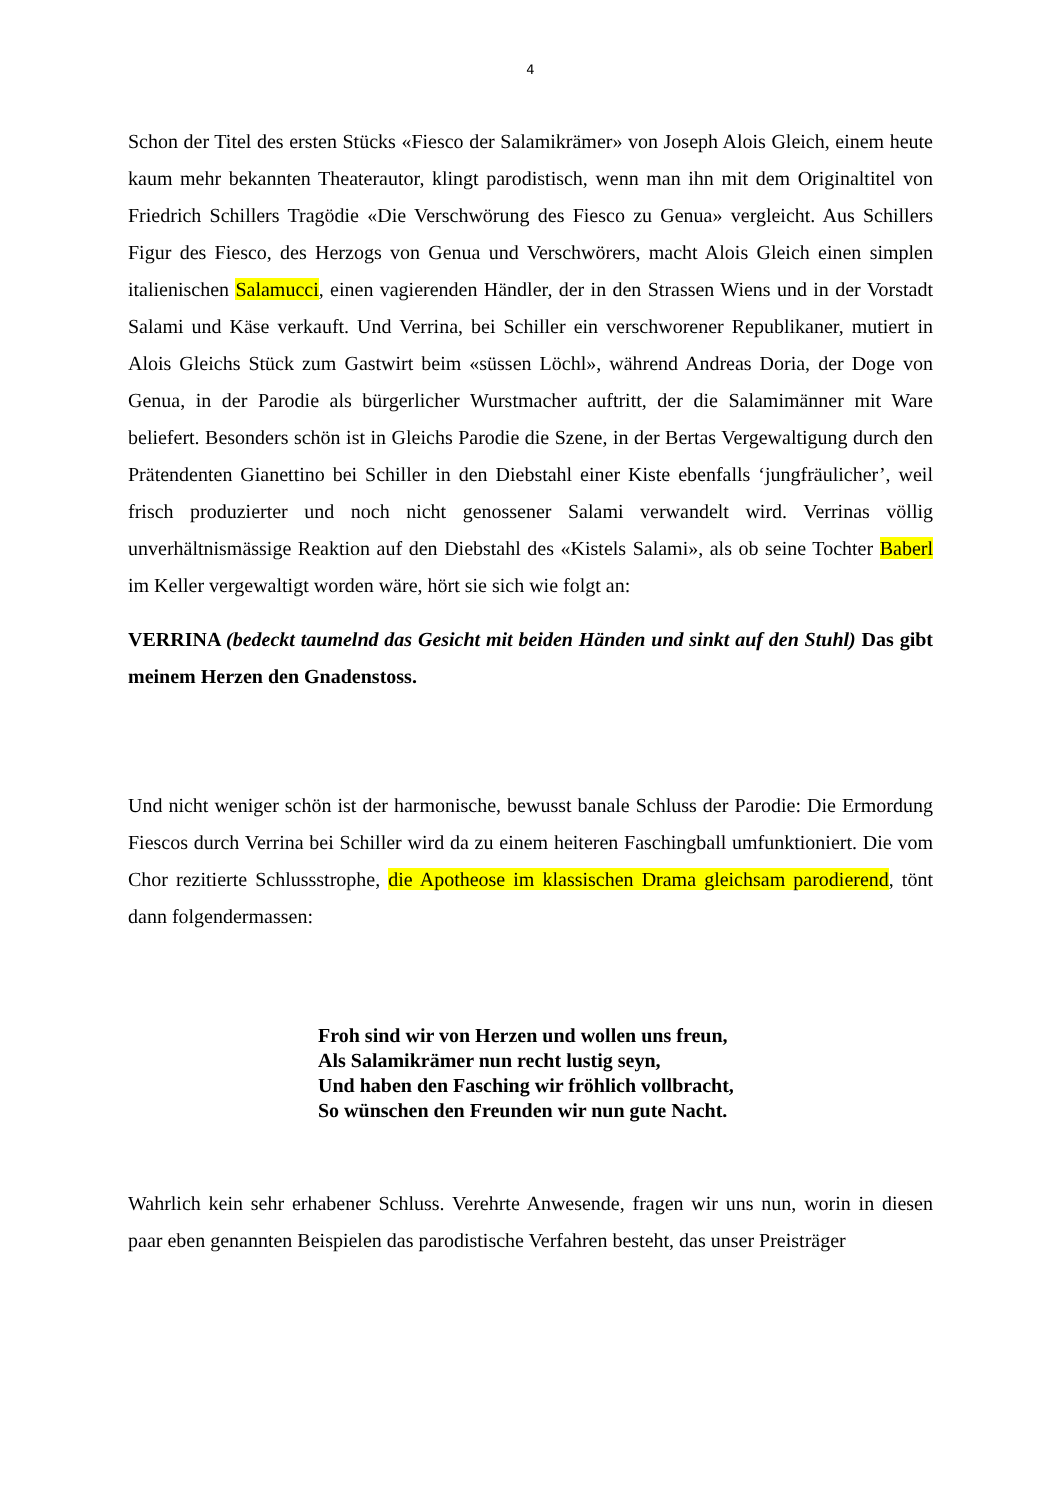4
Schon der Titel des ersten Stücks «Fiesco der Salamikrämer» von Joseph Alois Gleich, einem heute kaum mehr bekannten Theaterautor, klingt parodistisch, wenn man ihn mit dem Originaltitel von Friedrich Schillers Tragödie «Die Verschwörung des Fiesco zu Genua» vergleicht. Aus Schillers Figur des Fiesco, des Herzogs von Genua und Verschwörers, macht Alois Gleich einen simplen italienischen Salamucci, einen vagierenden Händler, der in den Strassen Wiens und in der Vorstadt Salami und Käse verkauft. Und Verrina, bei Schiller ein verschworener Republikaner, mutiert in Alois Gleichs Stück zum Gastwirt beim «süssen Löchl», während Andreas Doria, der Doge von Genua, in der Parodie als bürgerlicher Wurstmacher auftritt, der die Salamimänner mit Ware beliefert. Besonders schön ist in Gleichs Parodie die Szene, in der Bertas Vergewaltigung durch den Prätendenten Gianettino bei Schiller in den Diebstahl einer Kiste ebenfalls ‘jungfräulicher’, weil frisch produzierter und noch nicht genossener Salami verwandelt wird. Verrinas völlig unverhältnismässige Reaktion auf den Diebstahl des «Kistels Salami», als ob seine Tochter Baberl im Keller vergewaltigt worden wäre, hört sie sich wie folgt an:
VERRINA (bedeckt taumelnd das Gesicht mit beiden Händen und sinkt auf den Stuhl) Das gibt meinem Herzen den Gnadenstoss.
Und nicht weniger schön ist der harmonische, bewusst banale Schluss der Parodie: Die Ermordung Fiescos durch Verrina bei Schiller wird da zu einem heiteren Faschingball umfunktioniert. Die vom Chor rezitierte Schlussstrophe, die Apotheose im klassischen Drama gleichsam parodierend, tönt dann folgendermassen:
Froh sind wir von Herzen und wollen uns freun,
Als Salamikrämer nun recht lustig seyn,
Und haben den Fasching wir fröhlich vollbracht,
So wünschen den Freunden wir nun gute Nacht.
Wahrlich kein sehr erhabener Schluss. Verehrte Anwesende, fragen wir uns nun, worin in diesen paar eben genannten Beispielen das parodistische Verfahren besteht, das unser Preisträger